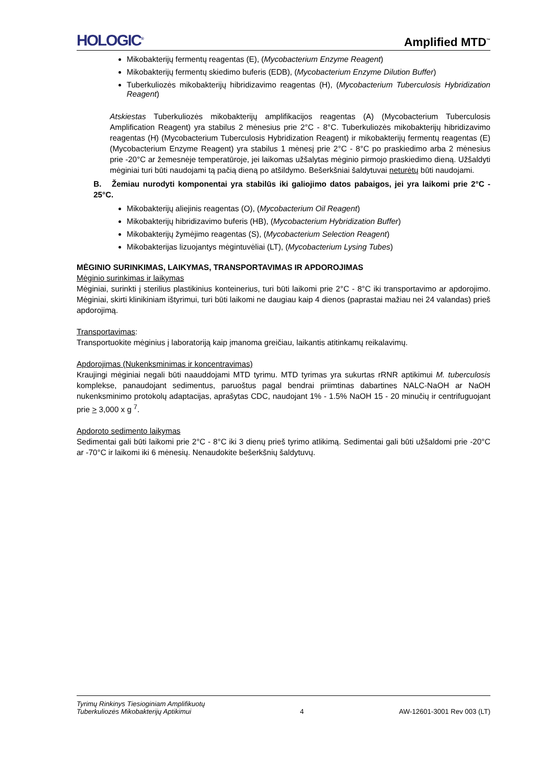HOLOGIC<sup>®</sup> Amplified MTD<sup>™</sup>
Mikobakterijų fermentų reagentas (E), (Mycobacterium Enzyme Reagent)
Mikobakterijų fermentų skiedimo buferis (EDB), (Mycobacterium Enzyme Dilution Buffer)
Tuberkuliozės mikobakterijų hibridizavimo reagentas (H), (Mycobacterium Tuberculosis Hybridization Reagent)
Atskiestas Tuberkuliozės mikobakterijų amplifikacijos reagentas (A) (Mycobacterium Tuberculosis Amplification Reagent) yra stabilus 2 mėnesius prie 2°C - 8°C. Tuberkuliozės mikobakterijų hibridizavimo reagentas (H) (Mycobacterium Tuberculosis Hybridization Reagent) ir mikobakterijų fermentų reagentas (E) (Mycobacterium Enzyme Reagent) yra stabilus 1 mėnesį prie 2°C - 8°C po praskiedimo arba 2 mėnesius prie -20°C ar žemesnėje temperatūroje, jei laikomas užšalytas mėginio pirmojo praskiedimo dieną. Užšaldyti mėginiai turi būti naudojami tą pačią dieną po atšildymo. Bešerkšniai šaldytuvai neturėtų būti naudojami.
B. Žemiau nurodyti komponentai yra stabilūs iki galiojimo datos pabaigos, jei yra laikomi prie 2°C - 25°C.
Mikobakterijų aliejinis reagentas (O), (Mycobacterium Oil Reagent)
Mikobakterijų hibridizavimo buferis (HB), (Mycobacterium Hybridization Buffer)
Mikobakterijų žymėjimo reagentas (S), (Mycobacterium Selection Reagent)
Mikobakterijas lizuojantys mėgintuvėliai (LT), (Mycobacterium Lysing Tubes)
MĖGINIO SURINKIMAS, LAIKYMAS, TRANSPORTAVIMAS IR APDOROJIMAS
Mėginio surinkimas ir laikymas
Mėginiai, surinkti į sterilius plastikinius konteinerius, turi būti laikomi prie 2°C - 8°C iki transportavimo ar apdorojimo. Mėginiai, skirti klinikiniam ištyrimui, turi būti laikomi ne daugiau kaip 4 dienos (paprastai mažiau nei 24 valandas) prieš apdorojimą.
Transportavimas:
Transportuokite mėginius į laboratoriją kaip įmanoma greičiau, laikantis atitinkamų reikalavimų.
Apdorojimas (Nukenksminimas ir koncentravimas)
Kraujingi mėginiai negali būti naauddojami MTD tyrimu. MTD tyrimas yra sukurtas rRNR aptikimui M. tuberculosis komplekse, panaudojant sedimentus, paruoštus pagal bendrai priimtinas dabartines NALC-NaOH ar NaOH nukenksminimo protokolų adaptacijas, aprašytas CDC, naudojant 1% - 1.5% NaOH 15 - 20 minučių ir centrifuguojant prie > 3,000 x g <sup>7</sup>.
Apdoroto sedimento laikymas
Sedimentai gali būti laikomi prie 2°C - 8°C iki 3 dienų prieš tyrimo atlikimą. Sedimentai gali būti užšaldomi prie -20°C ar -70°C ir laikomi iki 6 mėnesių. Nenaudokite bešerkšnių šaldytuvų.
Tyrimų Rinkinys Tiesioginiam Amplifikuotų
Tuberkuliozės Mikobakterijų Aptikimui 4 AW-12601-3001 Rev 003 (LT)